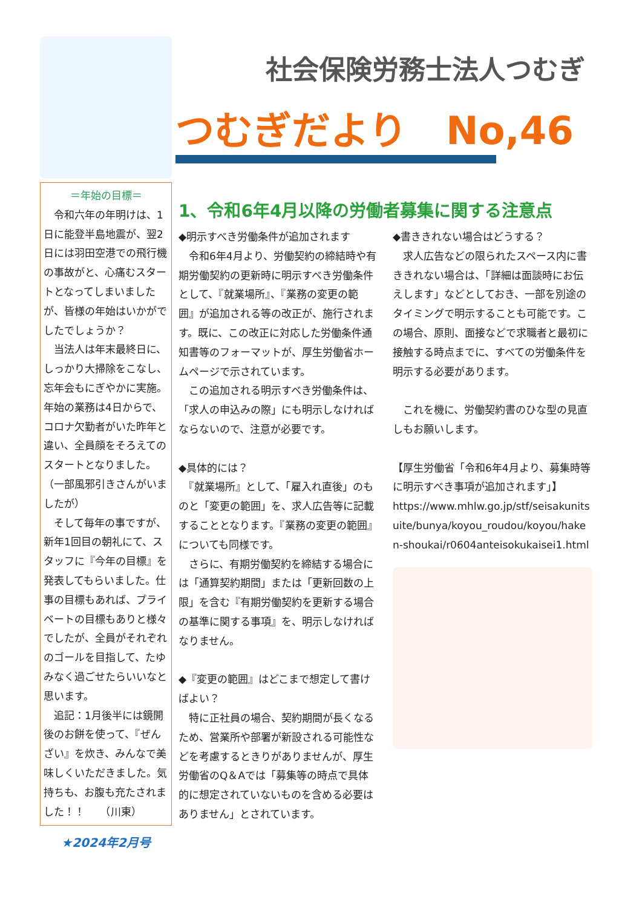＝年始の目標＝
　令和六年の年明けは、1日に能登半島地震が、翌2日には羽田空港での飛行機の事故がと、心痛むスタートとなってしまいましたが、皆様の年始はいかがでしたでしょうか？
　当法人は年末最終日に、しっかり大掃除をこなし、忘年会もにぎやかに実施。年始の業務は4日からで、コロナ欠勤者がいた昨年と違い、全員顔をそろえてのスタートとなりました。（一部風邪引きさんがいましたが）
　そして毎年の事ですが、新年1回目の朝礼にて、スタッフに『今年の目標』を発表してもらいました。仕事の目標もあれば、プライベートの目標もありと様々でしたが、全員がそれぞれのゴールを目指して、たゆみなく過ごせたらいいなと思います。
　追記：1月後半には鏡開後のお餅を使って、『ぜんざい』を炊き、みんなで美味しくいただきました。気持ちも、お腹も充たされました！！　　（川東）
★2024年2月号
社会保険労務士法人つむぎ
つむぎだより　No,46
1、令和6年4月以降の労働者募集に関する注意点
◆明示すべき労働条件が追加されます
　令和6年4月より、労働契約の締結時や有期労働契約の更新時に明示すべき労働条件として、『就業場所』、『業務の変更の範囲』が追加される等の改正が、施行されます。既に、この改正に対応した労働条件通知書等のフォーマットが、厚生労働省ホームページで示されています。
　この追加される明示すべき労働条件は、「求人の申込みの際」にも明示しなければならないので、注意が必要です。
◆具体的には？
　『就業場所』として、「雇入れ直後」のものと「変更の範囲」を、求人広告等に記載することとなります。『業務の変更の範囲』についても同様です。
　さらに、有期労働契約を締結する場合には「通算契約期間」または「更新回数の上限」を含む『有期労働契約を更新する場合の基準に関する事項』を、明示しなければなりません。
◆『変更の範囲』はどこまで想定して書けばよい？
　特に正社員の場合、契約期間が長くなるため、営業所や部署が新設される可能性などを考慮するときりがありませんが、厚生労働省のQ＆Aでは「募集等の時点で具体的に想定されていないものを含める必要はありません」とされています。
◆書ききれない場合はどうする？
　求人広告などの限られたスペース内に書ききれない場合は、「詳細は面談時にお伝えします」などとしておき、一部を別途のタイミングで明示することも可能です。この場合、原則、面接などで求職者と最初に接触する時点までに、すべての労働条件を明示する必要があります。
　これを機に、労働契約書のひな型の見直しもお願いします。
【厚生労働省「令和6年4月より、募集時等に明示すべき事項が追加されます」】
https://www.mhlw.go.jp/stf/seisakunitsuite/bunya/koyou_roudou/koyou/haken-shoukai/r0604anteisokukaisei1.html